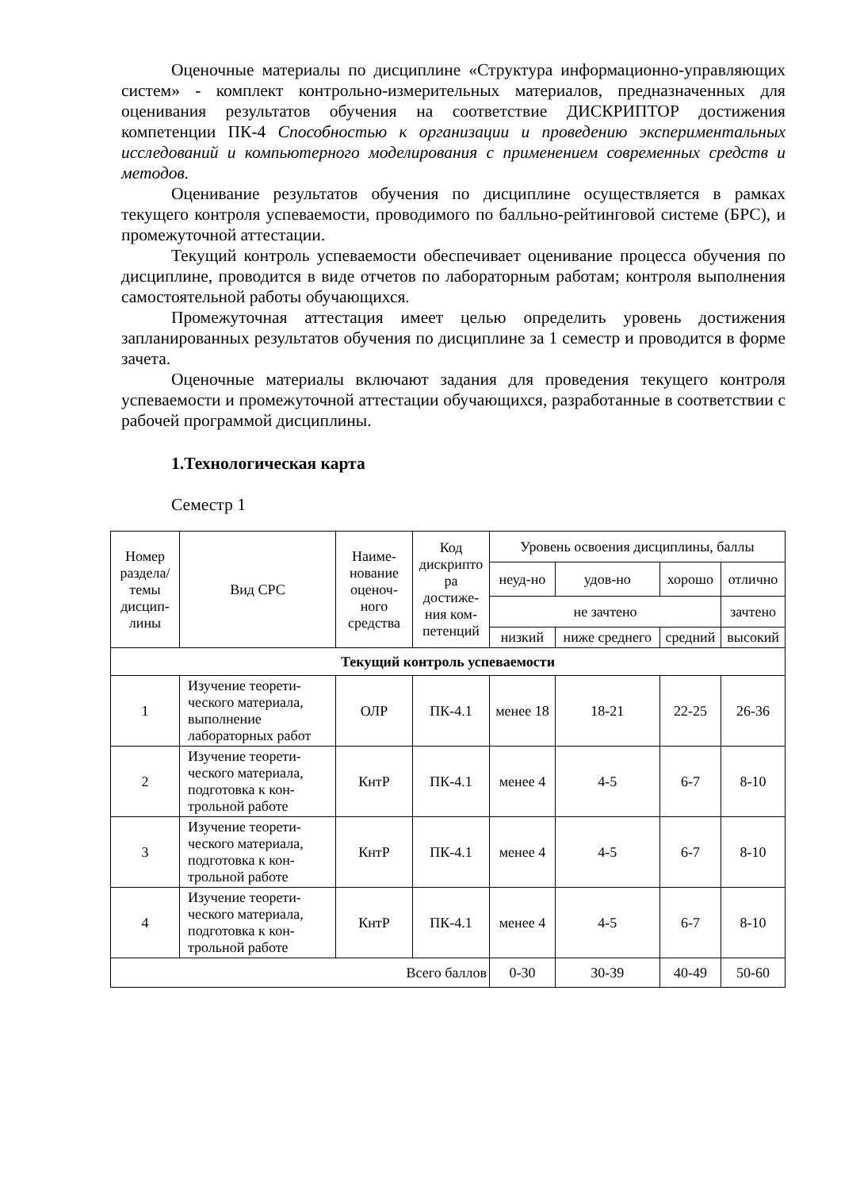Оценочные материалы по дисциплине «Структура информационно-управляющих систем» - комплект контрольно-измерительных материалов, предназначенных для оценивания результатов обучения на соответствие ДИСКРИПТОР достижения компетенции ПК-4 Способностью к организации и проведению экспериментальных исследований и компьютерного моделирования с применением современных средств и методов.
Оценивание результатов обучения по дисциплине осуществляется в рамках текущего контроля успеваемости, проводимого по балльно-рейтинговой системе (БРС), и промежуточной аттестации.
Текущий контроль успеваемости обеспечивает оценивание процесса обучения по дисциплине, проводится в виде отчетов по лабораторным работам; контроля выполнения самостоятельной работы обучающихся.
Промежуточная аттестация имеет целью определить уровень достижения запланированных результатов обучения по дисциплине за 1 семестр и проводится в форме зачета.
Оценочные материалы включают задания для проведения текущего контроля успеваемости и промежуточной аттестации обучающихся, разработанные в соответствии с рабочей программой дисциплины.
1.Технологическая карта
Семестр 1
| Номер раздела/ темы дисцип-лины | Вид СРС | Наиме-нование оценоч-ного средства | Код дискрипто ра достиже-ния ком-петенций | Уровень освоения дисциплины, баллы | | | |
| --- | --- | --- | --- | --- | --- | --- | --- |
| | | | | неуд-но | удов-но | хорошо | отлично |
| | | | | не зачтено | | | зачтено |
| | | | | низкий | ниже среднего | средний | высокий |
| Текущий контроль успеваемости | | | | | | | |
| 1 | Изучение теорети-ческого материала, выполнение лабораторных работ | ОЛР | ПК-4.1 | менее 18 | 18-21 | 22-25 | 26-36 |
| 2 | Изучение теорети-ческого материала, подготовка к кон-трольной работе | КнтР | ПК-4.1 | менее 4 | 4-5 | 6-7 | 8-10 |
| 3 | Изучение теорети-ческого материала, подготовка к кон-трольной работе | КнтР | ПК-4.1 | менее 4 | 4-5 | 6-7 | 8-10 |
| 4 | Изучение теорети-ческого материала, подготовка к кон-трольной работе | КнтР | ПК-4.1 | менее 4 | 4-5 | 6-7 | 8-10 |
| Всего баллов | | | | 0-30 | 30-39 | 40-49 | 50-60 |